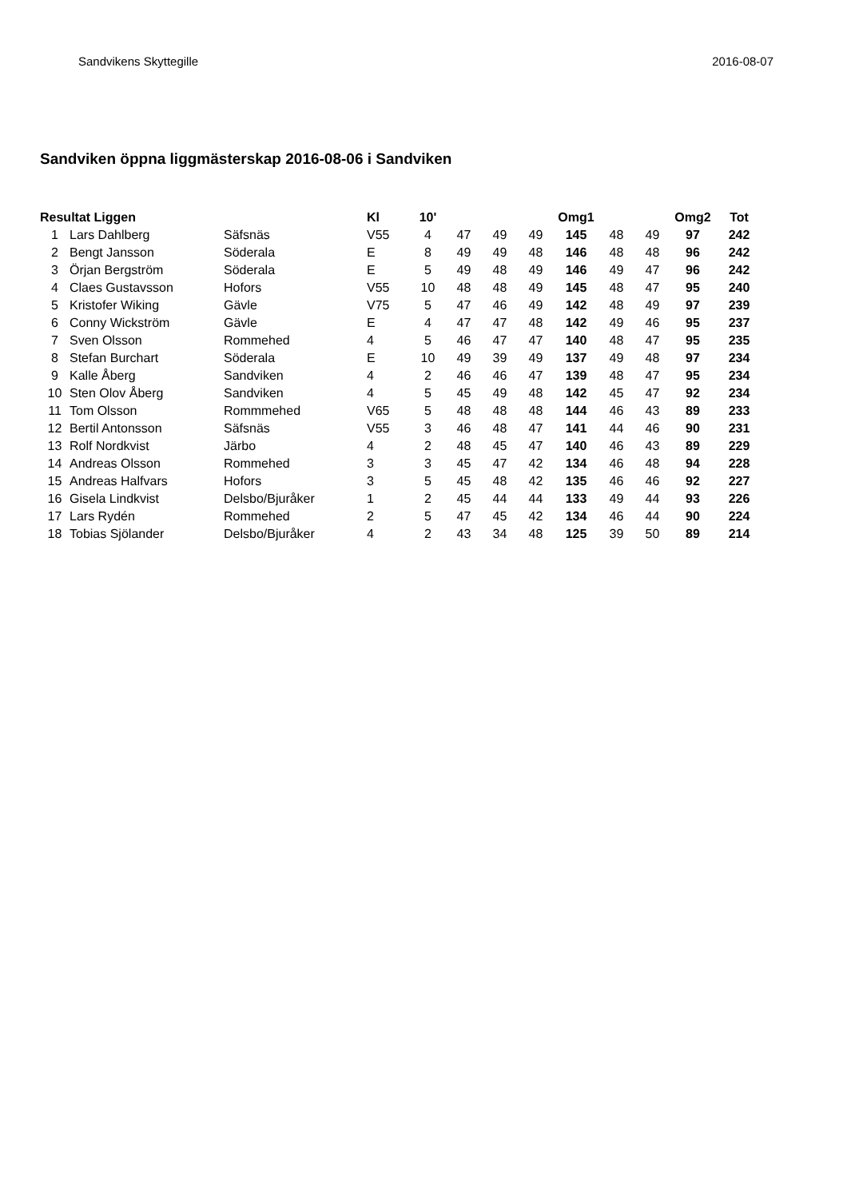Sandvikens Skyttegille 2016-08-07
Sandviken öppna liggmästerskap 2016-08-06 i Sandviken
| Resultat Liggen | | | Kl | 10' | | | | Omg1 | | | Omg2 | Tot |
| --- | --- | --- | --- | --- | --- | --- | --- | --- | --- | --- | --- | --- |
| 1 | Lars Dahlberg | Säfsnäs | V55 | 4 | 47 | 49 | 49 | 145 | 48 | 49 | 97 | 242 |
| 2 | Bengt Jansson | Söderala | E | 8 | 49 | 49 | 48 | 146 | 48 | 48 | 96 | 242 |
| 3 | Örjan Bergström | Söderala | E | 5 | 49 | 48 | 49 | 146 | 49 | 47 | 96 | 242 |
| 4 | Claes Gustavsson | Hofors | V55 | 10 | 48 | 48 | 49 | 145 | 48 | 47 | 95 | 240 |
| 5 | Kristofer Wiking | Gävle | V75 | 5 | 47 | 46 | 49 | 142 | 48 | 49 | 97 | 239 |
| 6 | Conny Wickström | Gävle | E | 4 | 47 | 47 | 48 | 142 | 49 | 46 | 95 | 237 |
| 7 | Sven Olsson | Rommehed | 4 | 5 | 46 | 47 | 47 | 140 | 48 | 47 | 95 | 235 |
| 8 | Stefan Burchart | Söderala | E | 10 | 49 | 39 | 49 | 137 | 49 | 48 | 97 | 234 |
| 9 | Kalle Åberg | Sandviken | 4 | 2 | 46 | 46 | 47 | 139 | 48 | 47 | 95 | 234 |
| 10 | Sten Olov Åberg | Sandviken | 4 | 5 | 45 | 49 | 48 | 142 | 45 | 47 | 92 | 234 |
| 11 | Tom Olsson | Rommmehed | V65 | 5 | 48 | 48 | 48 | 144 | 46 | 43 | 89 | 233 |
| 12 | Bertil Antonsson | Säfsnäs | V55 | 3 | 46 | 48 | 47 | 141 | 44 | 46 | 90 | 231 |
| 13 | Rolf Nordkvist | Järbo | 4 | 2 | 48 | 45 | 47 | 140 | 46 | 43 | 89 | 229 |
| 14 | Andreas Olsson | Rommehed | 3 | 3 | 45 | 47 | 42 | 134 | 46 | 48 | 94 | 228 |
| 15 | Andreas Halfvars | Hofors | 3 | 5 | 45 | 48 | 42 | 135 | 46 | 46 | 92 | 227 |
| 16 | Gisela Lindkvist | Delsbo/Bjuråker | 1 | 2 | 45 | 44 | 44 | 133 | 49 | 44 | 93 | 226 |
| 17 | Lars Rydén | Rommehed | 2 | 5 | 47 | 45 | 42 | 134 | 46 | 44 | 90 | 224 |
| 18 | Tobias Sjölander | Delsbo/Bjuråker | 4 | 2 | 43 | 34 | 48 | 125 | 39 | 50 | 89 | 214 |